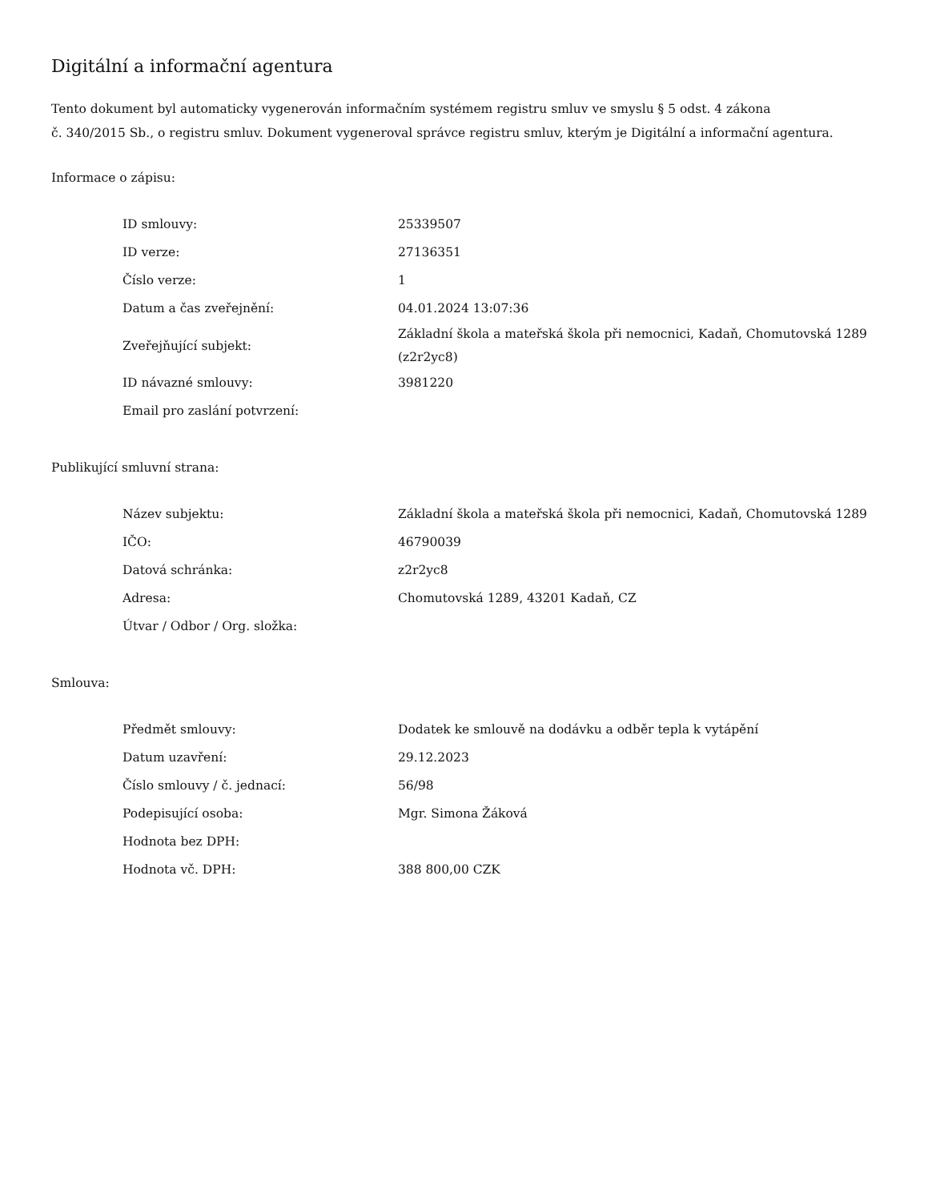Digitální a informační agentura
Tento dokument byl automaticky vygenerován informačním systémem registru smluv ve smyslu § 5 odst. 4 zákona
č. 340/2015 Sb., o registru smluv. Dokument vygeneroval správce registru smluv, kterým je Digitální a informační agentura.
Informace o zápisu:
| ID smlouvy: | 25339507 |
| ID verze: | 27136351 |
| Číslo verze: | 1 |
| Datum a čas zveřejnění: | 04.01.2024 13:07:36 |
| Zveřejňující subjekt: | Základní škola a mateřská škola při nemocnici, Kadaň, Chomutovská 1289 (z2r2yc8) |
| ID návazné smlouvy: | 3981220 |
| Email pro zaslání potvrzení: | |
Publikující smluvní strana:
| Název subjektu: | Základní škola a mateřská škola při nemocnici, Kadaň, Chomutovská 1289 |
| IČO: | 46790039 |
| Datová schránka: | z2r2yc8 |
| Adresa: | Chomutovská 1289, 43201 Kadaň, CZ |
| Útvar / Odbor / Org. složka: | |
Smlouva:
| Předmět smlouvy: | Dodatek ke smlouvě na dodávku a odběr tepla k vytápění |
| Datum uzavření: | 29.12.2023 |
| Číslo smlouvy / č. jednací: | 56/98 |
| Podepisující osoba: | Mgr. Simona Žáková |
| Hodnota bez DPH: | |
| Hodnota vč. DPH: | 388 800,00 CZK |